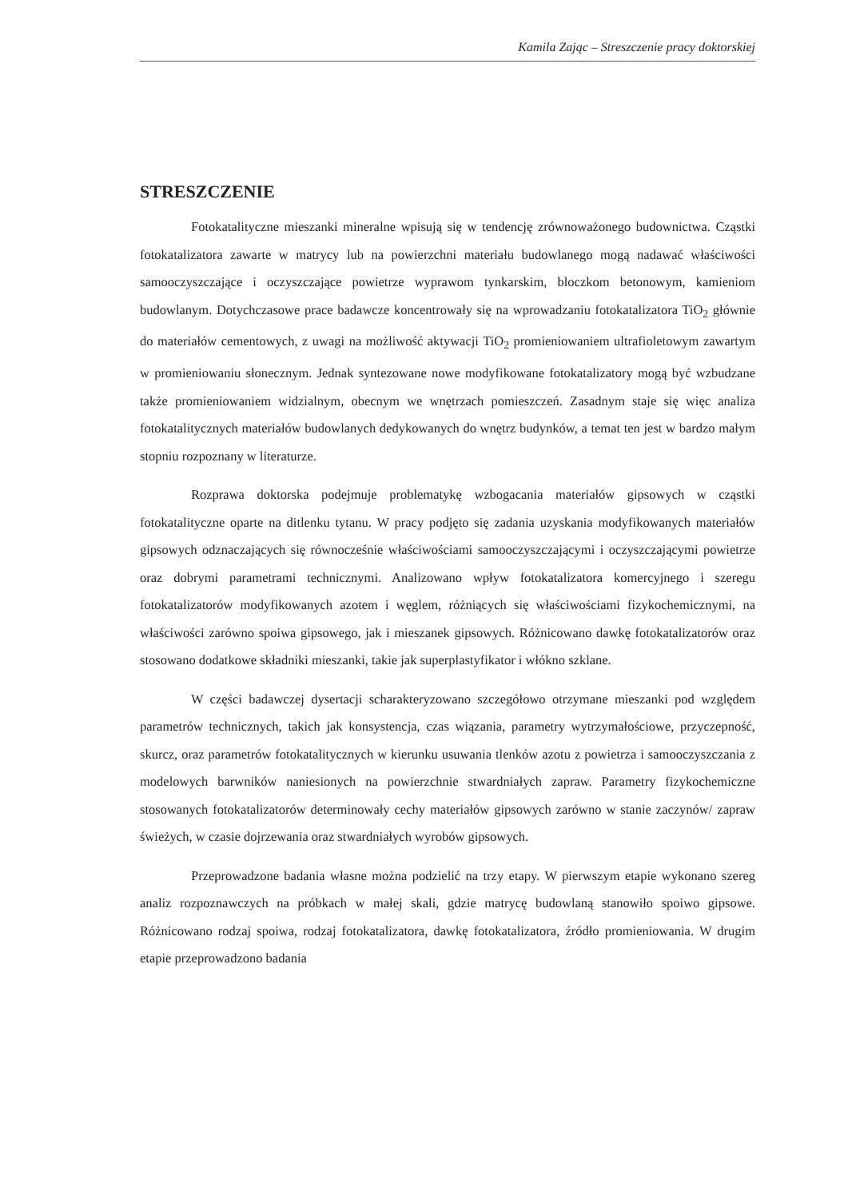Kamila Zając – Streszczenie pracy doktorskiej
STRESZCZENIE
Fotokatalityczne mieszanki mineralne wpisują się w tendencję zrównoważonego budownictwa. Cząstki fotokatalizatora zawarte w matrycy lub na powierzchni materiału budowlanego mogą nadawać właściwości samooczyszczające i oczyszczające powietrze wyprawom tynkarskim, bloczkom betonowym, kamieniom budowlanym. Dotychczasowe prace badawcze koncentrowały się na wprowadzaniu fotokatalizatora TiO<sub>2</sub> głównie do materiałów cementowych, z uwagi na możliwość aktywacji TiO<sub>2</sub> promieniowaniem ultrafioletowym zawartym w promieniowaniu słonecznym. Jednak syntezowane nowe modyfikowane fotokatalizatory mogą być wzbudzane także promieniowaniem widzialnym, obecnym we wnętrzach pomieszczeń. Zasadnym staje się więc analiza fotokatalitycznych materiałów budowlanych dedykowanych do wnętrz budynków, a temat ten jest w bardzo małym stopniu rozpoznany w literaturze.
Rozprawa doktorska podejmuje problematykę wzbogacania materiałów gipsowych w cząstki fotokatalityczne oparte na ditlenku tytanu. W pracy podjęto się zadania uzyskania modyfikowanych materiałów gipsowych odznaczających się równocześnie właściwościami samooczyszczającymi i oczyszczającymi powietrze oraz dobrymi parametrami technicznymi. Analizowano wpływ fotokatalizatora komercyjnego i szeregu fotokatalizatorów modyfikowanych azotem i węglem, różniących się właściwościami fizykochemicznymi, na właściwości zarówno spoiwa gipsowego, jak i mieszanek gipsowych. Różnicowano dawkę fotokatalizatorów oraz stosowano dodatkowe składniki mieszanki, takie jak superplastyfikator i włókno szklane.
W części badawczej dysertacji scharakteryzowano szczegółowo otrzymane mieszanki pod względem parametrów technicznych, takich jak konsystencja, czas wiązania, parametry wytrzymałościowe, przyczepność, skurcz, oraz parametrów fotokatalitycznych w kierunku usuwania tlenków azotu z powietrza i samooczyszczania z modelowych barwników naniesionych na powierzchnie stwardniałych zapraw. Parametry fizykochemiczne stosowanych fotokatalizatorów determinowały cechy materiałów gipsowych zarówno w stanie zaczynów/ zapraw świeżych, w czasie dojrzewania oraz stwardniałych wyrobów gipsowych.
Przeprowadzone badania własne można podzielić na trzy etapy. W pierwszym etapie wykonano szereg analiz rozpoznawczych na próbkach w małej skali, gdzie matrycę budowlaną stanowiło spoiwo gipsowe. Różnicowano rodzaj spoiwa, rodzaj fotokatalizatora, dawkę fotokatalizatora, źródło promieniowania. W drugim etapie przeprowadzono badania